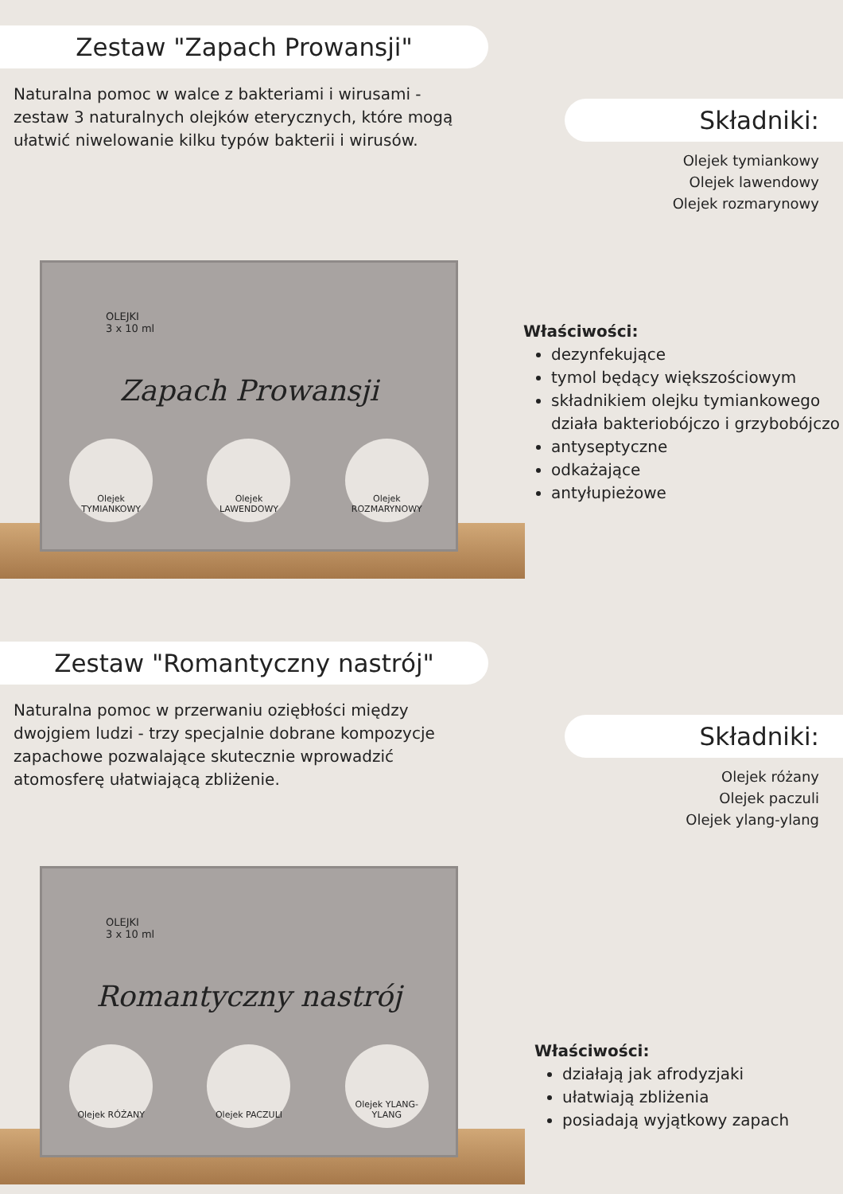Zestaw "Zapach Prowansji"
Naturalna pomoc w walce z bakteriami i wirusami - zestaw 3 naturalnych olejków eterycznych, które mogą ułatwić niwelowanie kilku typów bakterii i wirusów.
Składniki:
Olejek tymiankowy
Olejek lawendowy
Olejek rozmarynowy
OLEJKI
3 x 10 ml
Zapach Prowansji
Olejek TYMIANKOWY
Olejek LAWENDOWY
Olejek ROZMARYNOWY
Właściwości:
dezynfekujące
tymol będący większościowym
składnikiem olejku tymiankowego działa bakteriobójczo i grzybobójczo
antyseptyczne
odkażające
antyłupieżowe
Zestaw "Romantyczny nastrój"
Naturalna pomoc w przerwaniu oziębłości między dwojgiem ludzi - trzy specjalnie dobrane kompozycje zapachowe pozwalające skutecznie wprowadzić atomosferę ułatwiającą zbliżenie.
Składniki:
Olejek różany
Olejek paczuli
Olejek ylang-ylang
OLEJKI
3 x 10 ml
Romantyczny nastrój
Olejek RÓŻANY Olejek PACZULI Olejek YLANG-YLANG
Właściwości:
działają jak afrodyzjaki
ułatwiają zbliżenia
posiadają wyjątkowy zapach